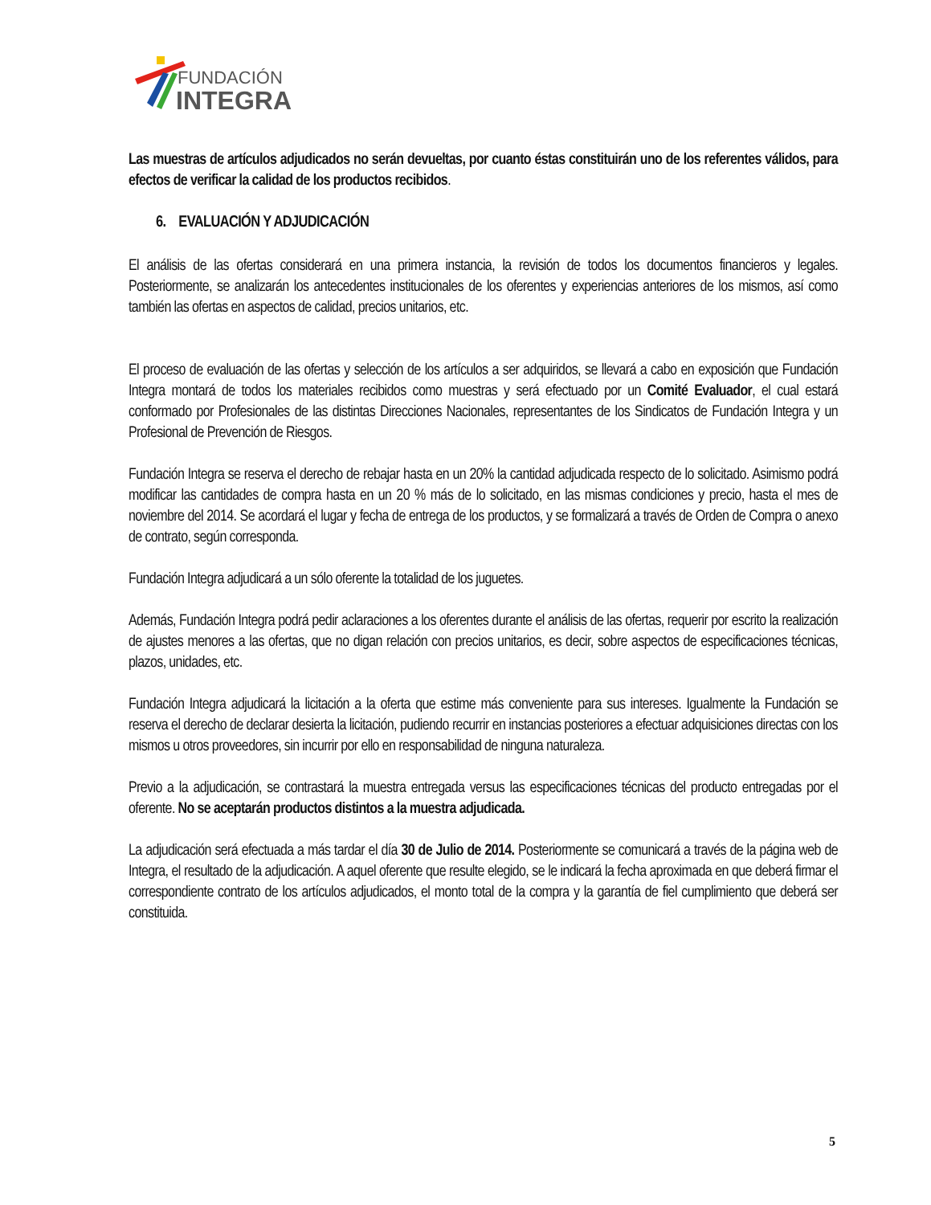FUNDACIÓN
INTEGRA
Las muestras de artículos adjudicados no serán devueltas, por cuanto éstas constituirán uno de los referentes válidos, para efectos de verificar la calidad de los productos recibidos.
6. EVALUACIÓN Y ADJUDICACIÓN
El análisis de las ofertas considerará en una primera instancia, la revisión de todos los documentos financieros y legales. Posteriormente, se analizarán los antecedentes institucionales de los oferentes y experiencias anteriores de los mismos, así como también las ofertas en aspectos de calidad, precios unitarios, etc.
El proceso de evaluación de las ofertas y selección de los artículos a ser adquiridos, se llevará a cabo en exposición que Fundación Integra montará de todos los materiales recibidos como muestras y será efectuado por un Comité Evaluador, el cual estará conformado por Profesionales de las distintas Direcciones Nacionales, representantes de los Sindicatos de Fundación Integra y un Profesional de Prevención de Riesgos.
Fundación Integra se reserva el derecho de rebajar hasta en un 20% la cantidad adjudicada respecto de lo solicitado. Asimismo podrá modificar las cantidades de compra hasta en un 20 % más de lo solicitado, en las mismas condiciones y precio, hasta el mes de noviembre del 2014. Se acordará el lugar y fecha de entrega de los productos, y se formalizará a través de Orden de Compra o anexo de contrato, según corresponda.
Fundación Integra adjudicará a un sólo oferente la totalidad de los juguetes.
Además, Fundación Integra podrá pedir aclaraciones a los oferentes durante el análisis de las ofertas, requerir por escrito la realización de ajustes menores a las ofertas, que no digan relación con precios unitarios, es decir, sobre aspectos de especificaciones técnicas, plazos, unidades, etc.
Fundación Integra adjudicará la licitación a la oferta que estime más conveniente para sus intereses. Igualmente la Fundación se reserva el derecho de declarar desierta la licitación, pudiendo recurrir en instancias posteriores a efectuar adquisiciones directas con los mismos u otros proveedores, sin incurrir por ello en responsabilidad de ninguna naturaleza.
Previo a la adjudicación, se contrastará la muestra entregada versus las especificaciones técnicas del producto entregadas por el oferente. No se aceptarán productos distintos a la muestra adjudicada.
La adjudicación será efectuada a más tardar el día 30 de Julio de 2014. Posteriormente se comunicará a través de la página web de Integra, el resultado de la adjudicación. A aquel oferente que resulte elegido, se le indicará la fecha aproximada en que deberá firmar el correspondiente contrato de los artículos adjudicados, el monto total de la compra y la garantía de fiel cumplimiento que deberá ser constituida.
5